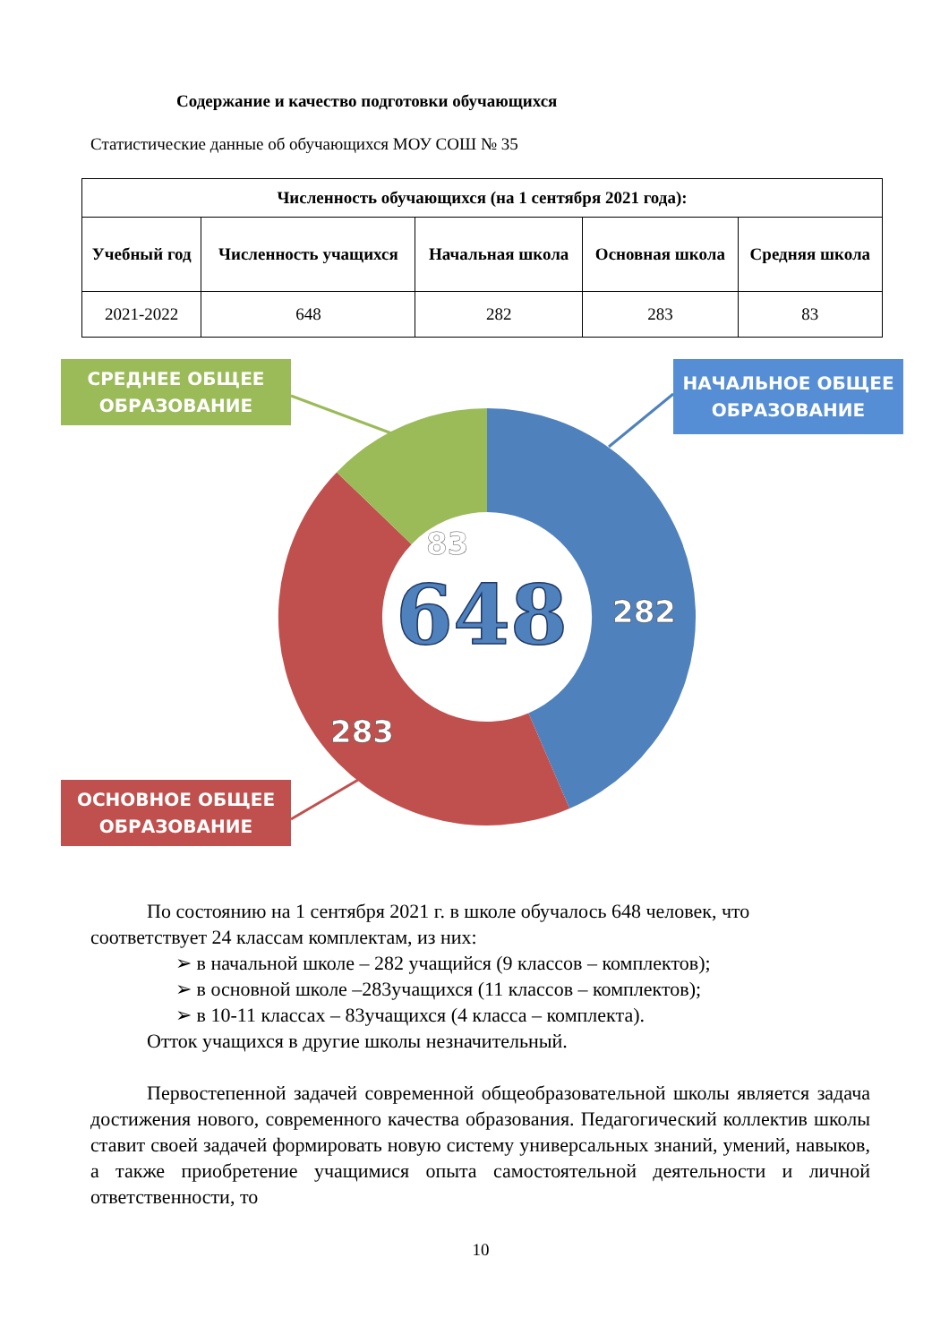Содержание и качество подготовки обучающихся
Статистические данные об обучающихся МОУ СОШ № 35
| Численность обучающихся (на 1 сентября 2021 года): | | | | |
| --- | --- | --- | --- | --- |
| Учебный год | Численность учащихся | Начальная школа | Основная школа | Средняя школа |
| 2021-2022 | 648 | 282 | 283 | 83 |
83
282
283
648
СРЕДНЕЕ ОБЩЕЕ
ОБРАЗОВАНИЕ
НАЧАЛЬНОЕ ОБЩЕЕ
ОБРАЗОВАНИЕ
ОСНОВНОЕ ОБЩЕЕ
ОБРАЗОВАНИЕ
По состоянию на 1 сентября 2021 г. в школе обучалось 648 человек, что соответствует 24 классам комплектам, из них:
➢ в начальной школе – 282 учащийся (9 классов – комплектов);
➢ в основной школе –283учащихся (11 классов – комплектов);
➢ в 10-11 классах – 83учащихся (4 класса – комплекта).
Отток учащихся в другие школы незначительный.
Первостепенной задачей современной общеобразовательной школы является задача достижения нового, современного качества образования. Педагогический коллектив школы ставит своей задачей формировать новую систему универсальных знаний, умений, навыков, а также приобретение учащимися опыта самостоятельной деятельности и личной ответственности, то
10